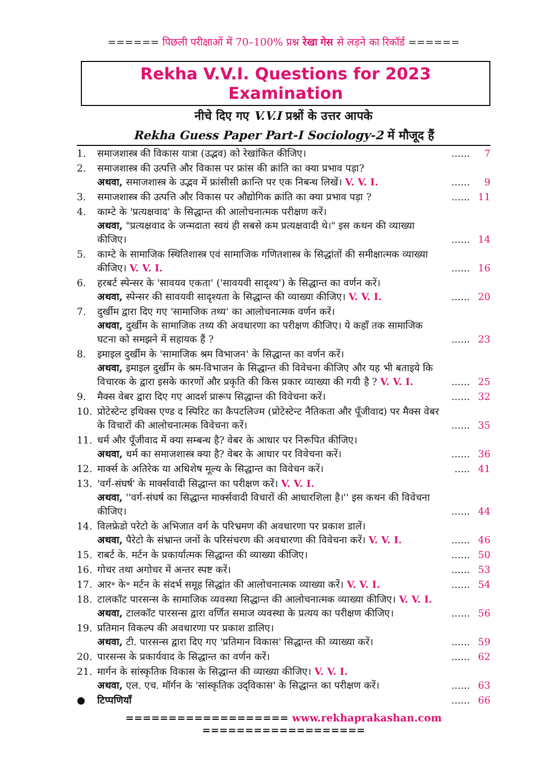====== पिछली परीक्षाओं में 70–100% प्रश्न रेखा गेस से लड़ने का रिकॉर्ड ======
Rekha V.V.I. Questions for 2023 Examination
नीचे दिए गए V.V.I प्रश्नों के उत्तर आपके
Rekha Guess Paper Part-I Sociology-2 में मौजूद हैं
| 1. | समाजशास्त्र की विकास यात्रा (उद्भव) को रेखांकित कीजिए। | ...... | 7 |
| 2. | समाजशास्त्र की उत्पत्ति और विकास पर फ्रांस की क्रांति का क्या प्रभाव पड़ा? अथवा, समाजशास्त्र के उद्भव में फ्रांसीसी क्रान्ति पर एक निबन्ध लिखें। V. V. I. | ...... | 9 |
| 3. | समाजशास्त्र की उत्पत्ति और विकास पर औद्योगिक क्रांति का क्या प्रभाव पड़ा ? | ...... | 11 |
| 4. | काम्टे के 'प्रत्यक्षवाद' के सिद्धान्त की आलोचनात्मक परीक्षण करें। अथवा, "प्रत्यक्षवाद के जन्मदाता स्वयं ही सबसे कम प्रत्यक्षवादी थे।" इस कथन की व्याख्या कीजिए। | ...... | 14 |
| 5. | काम्टे के सामाजिक स्थितिशास्त्र एवं सामाजिक गणितशास्त्र के सिद्धांतों की समीक्षात्मक व्याख्या कीजिए। V. V. I. | ...... | 16 |
| 6. | हरबर्ट स्पेन्सर के 'सावयव एकता' ('सावयवी सादृश्य') के सिद्धान्त का वर्णन करें। अथवा, स्पेन्सर की सावयवी सादृश्यता के सिद्धान्त की व्याख्या कीजिए। V. V. I. | ...... | 20 |
| 7. | दुर्खीम द्वारा दिए गए 'सामाजिक तथ्य' का आलोचनात्मक वर्णन करें। अथवा, दुर्खीम के सामाजिक तथ्य की अवधारणा का परीक्षण कीजिए। ये कहाँ तक सामाजिक घटना को समझने में सहायक हैं ? | ...... | 23 |
| 8. | इमाइल दुर्खीम के 'सामाजिक श्रम विभाजन' के सिद्धान्त का वर्णन करें। अथवा, इमाइल दुर्खीम के श्रम-विभाजन के सिद्धान्त की विवेचना कीजिए और यह भी बताइये कि विचारक के द्वारा इसके कारणों और प्रकृति की किस प्रकार व्याख्या की गयी है ? V. V. I. | ...... | 25 |
| 9. | मैक्स वेबर द्वारा दिए गए आदर्श प्रारूप सिद्धान्त की विवेचना करें। | ...... | 32 |
| 10. | प्रोटेस्टेन्ट इथिक्स एण्ड द स्पिरिट का कैपटलिज्म (प्रोटेस्टेन्ट नैतिकता और पूँजीवाद) पर मैक्स वेबर के विचारों की आलोचनात्मक विवेचना करें। | ...... | 35 |
| 11. | धर्म और पूँजीवाद में क्या सम्बन्ध है? वेबर के आधार पर निरूपित कीजिए। अथवा, धर्म का समाजशास्त्र क्या है? वेबर के आधार पर विवेचना करें। | ...... | 36 |
| 12. | मार्क्स के अतिरेक या अधिशेष मूल्य के सिद्धान्त का विवेचन करें। | ..... | 41 |
| 13. | 'वर्ग-संघर्ष' के मार्क्सवादी सिद्धान्त का परीक्षण करें। V. V. I. अथवा, ''वर्ग-संघर्ष का सिद्धान्त मार्क्सवादी विचारों की आधारशिला है।'' इस कथन की विवेचना कीजिए। | ...... | 44 |
| 14. | विलफ्रेडो परेटो के अभिजात वर्ग के परिभ्रमण की अवधारणा पर प्रकाश डालें। अथवा, पैरेटो के संभ्रान्त जनों के परिसंचरण की अवधारणा की विवेचना करें। V. V. I. | ...... | 46 |
| 15. | राबर्ट के. मर्टन के प्रकार्यात्मक सिद्धान्त की व्याख्या कीजिए। | ...... | 50 |
| 16. | गोचर तथा अगोचर में अन्तर स्पष्ट करें। | ...... | 53 |
| 17. | आर॰ के॰ मर्टन के संदर्भ समूह सिद्धांत की आलोचनात्मक व्याख्या करें। V. V. I. | ...... | 54 |
| 18. | टालकॉट पारसन्स के सामाजिक व्यवस्था सिद्धान्त की आलोचनात्मक व्याख्या कीजिए। V. V. I. अथवा, टालकॉट पारसन्स द्वारा वर्णित समाज व्यवस्था के प्रत्यय का परीक्षण कीजिए। | ...... | 56 |
| 19. | प्रतिमान विकल्प की अवधारणा पर प्रकाश डालिए। अथवा, टी. पारसन्स द्वारा दिए गए 'प्रतिमान विकास' सिद्धान्त की व्याख्या करें। | ...... | 59 |
| 20. | पारसन्स के प्रकार्यवाद के सिद्धान्त का वर्णन करें। | ...... | 62 |
| 21. | मार्गन के सांस्कृतिक विकास के सिद्धान्त की व्याख्या कीजिए। V. V. I. अथवा, एल. एच. मॉर्गन के 'सांस्कृतिक उद्‌विकास' के सिद्धान्त का परीक्षण करें। | ...... | 63 |
| ● | टिप्पणियाँ | ...... | 66 |
=================== www.rekhaprakashan.com ===================